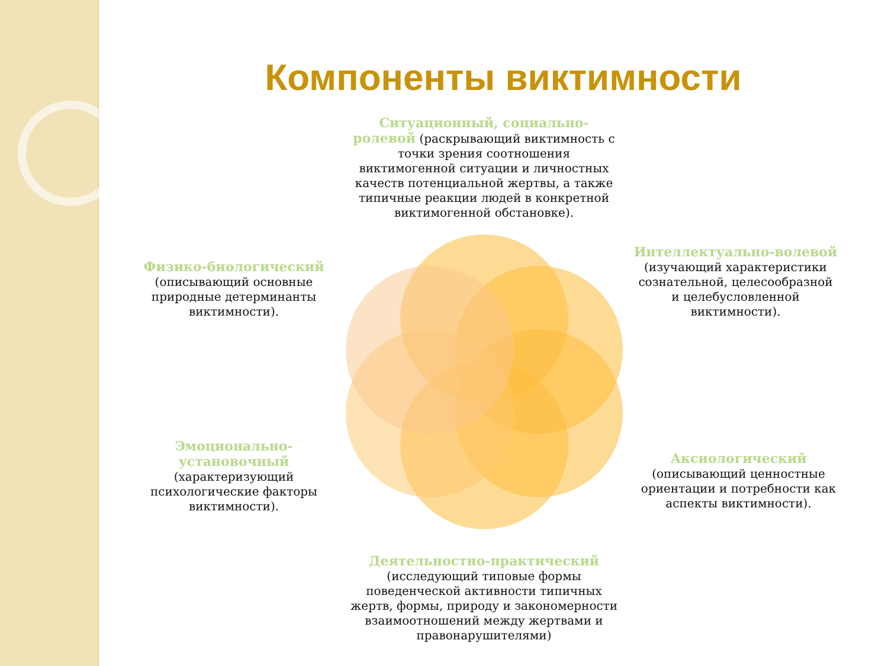Компоненты виктимности
Ситуационный, социально-ролевой (раскрывающий виктимность с точки зрения соотношения виктимогенной ситуации и личностных качеств потенциальной жертвы, а также типичные реакции людей в конкретной виктимогенной обстановке).
Физико-биологический
(описывающий основные природные детерминанты виктимности).
Интеллектуально-волевой
(изучающий характеристики сознательной, целесообразной и целебусловленной виктимности).
Эмоционально-установочный
(характеризующий психологические факторы виктимности).
Аксиологический
(описывающий ценностные ориентации и потребности как аспекты виктимности).
Деятельностно-практический
(исследующий типовые формы поведенческой активности типичных жертв, формы, природу и закономерности взаимоотношений между жертвами и правонарушителями)